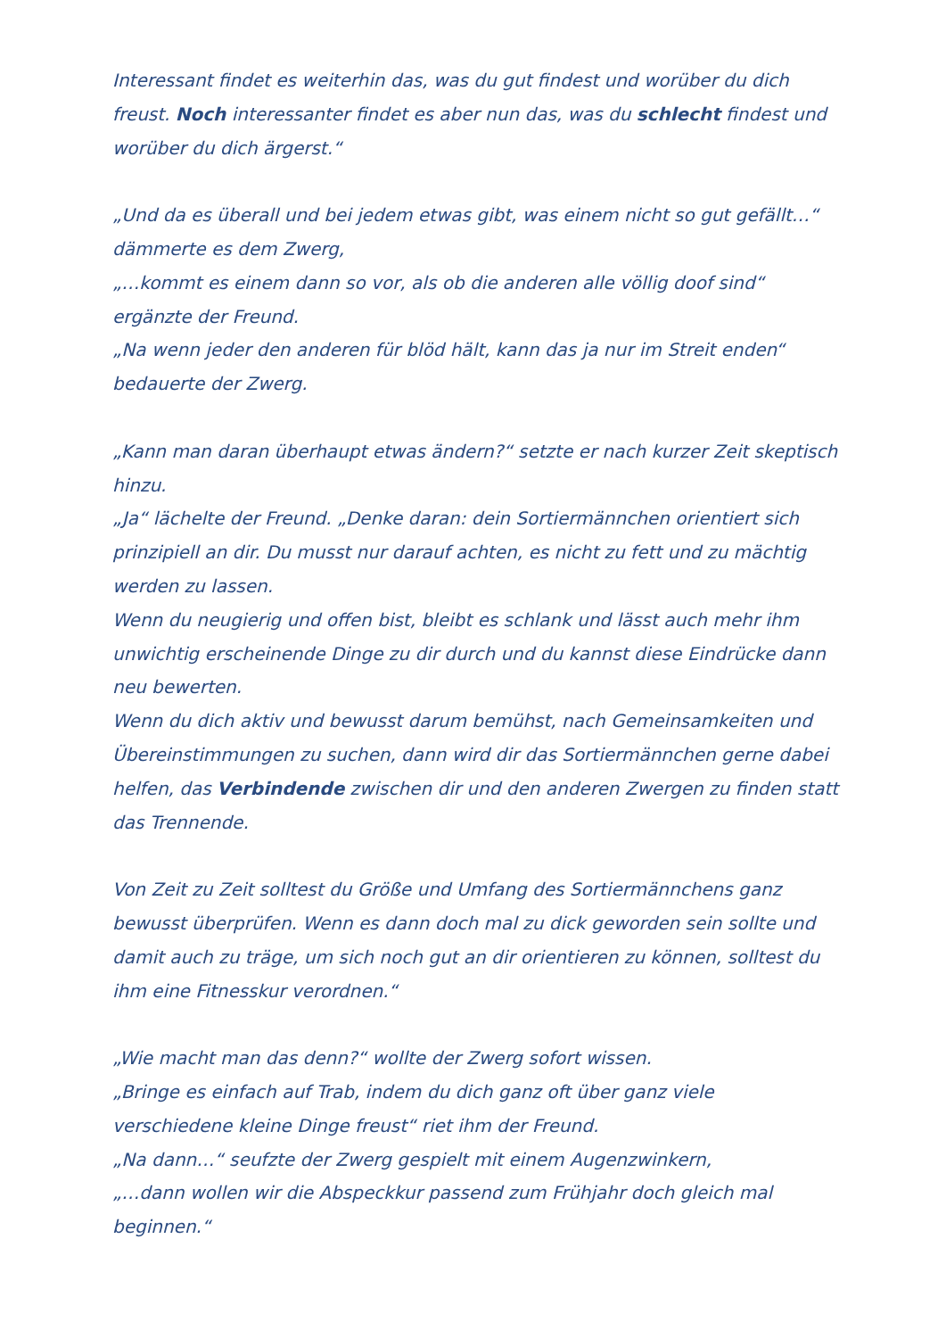Interessant findet es weiterhin das, was du gut findest und worüber du dich freust. Noch interessanter findet es aber nun das, was du schlecht findest und worüber du dich ärgerst.“
„Und da es überall und bei jedem etwas gibt, was einem nicht so gut gefällt…“ dämmerte es dem Zwerg,
„…kommt es einem dann so vor, als ob die anderen alle völlig doof sind“ ergänzte der Freund.
„Na wenn jeder den anderen für blöd hält, kann das ja nur im Streit enden“ bedauerte der Zwerg.
„Kann man daran überhaupt etwas ändern?“ setzte er nach kurzer Zeit skeptisch hinzu.
„Ja“ lächelte der Freund. „Denke daran: dein Sortiermännchen orientiert sich prinzipiell an dir. Du musst nur darauf achten, es nicht zu fett und zu mächtig werden zu lassen.
Wenn du neugierig und offen bist, bleibt es schlank und lässt auch mehr ihm unwichtig erscheinende Dinge zu dir durch und du kannst diese Eindrücke dann neu bewerten.
Wenn du dich aktiv und bewusst darum bemühst, nach Gemeinsamkeiten und Übereinstimmungen zu suchen, dann wird dir das Sortiermännchen gerne dabei helfen, das Verbindende zwischen dir und den anderen Zwergen zu finden statt das Trennende.
Von Zeit zu Zeit solltest du Größe und Umfang des Sortiermännchens ganz bewusst überprüfen. Wenn es dann doch mal zu dick geworden sein sollte und damit auch zu träge, um sich noch gut an dir orientieren zu können, solltest du ihm eine Fitnesskur verordnen.“
„Wie macht man das denn?“ wollte der Zwerg sofort wissen.
„Bringe es einfach auf Trab, indem du dich ganz oft über ganz viele verschiedene kleine Dinge freust“ riet ihm der Freund.
„Na dann…“ seufzte der Zwerg gespielt mit einem Augenzwinkern,
„…dann wollen wir die Abspeckkur passend zum Frühjahr doch gleich mal beginnen.“